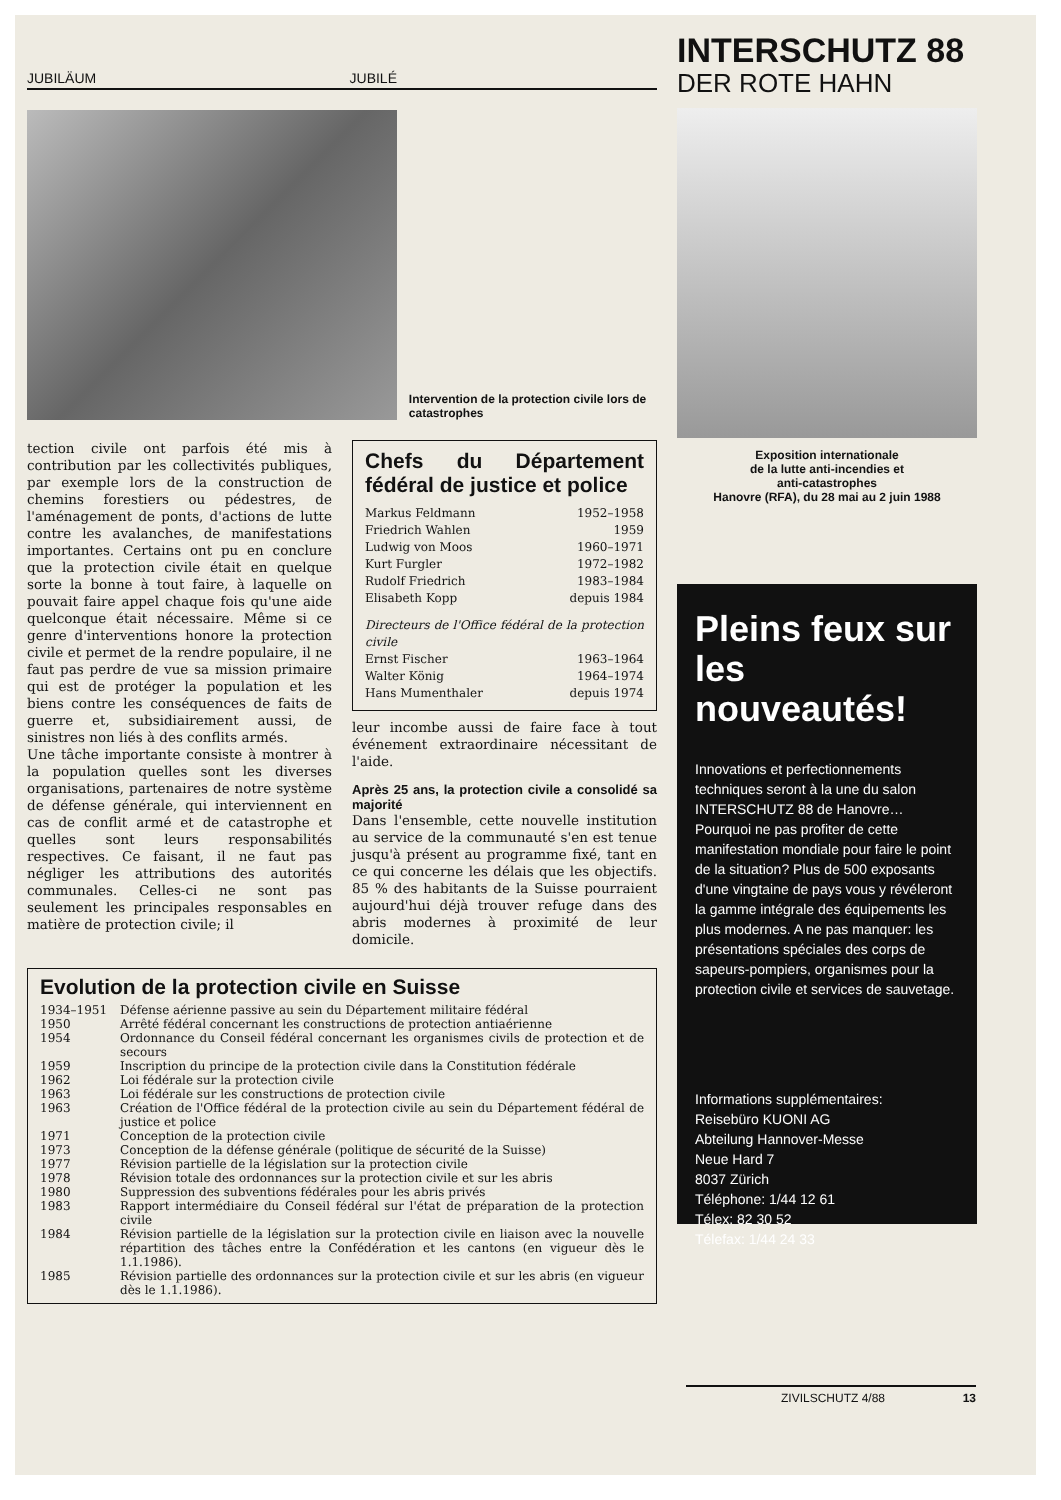JUBILÄUM JUBILÉ
Intervention de la protection civile lors de catastrophes
tection civile ont parfois été mis à contribution par les collectivités publiques, par exemple lors de la construction de chemins forestiers ou pédestres, de l'aménagement de ponts, d'actions de lutte contre les avalanches, de manifestations importantes. Certains ont pu en conclure que la protection civile était en quelque sorte la bonne à tout faire, à laquelle on pouvait faire appel chaque fois qu'une aide quelconque était nécessaire. Même si ce genre d'interventions honore la protection civile et permet de la rendre populaire, il ne faut pas perdre de vue sa mission primaire qui est de protéger la population et les biens contre les conséquences de faits de guerre et, subsidiairement aussi, de sinistres non liés à des conflits armés.
Une tâche importante consiste à montrer à la population quelles sont les diverses organisations, partenaires de notre système de défense générale, qui interviennent en cas de conflit armé et de catastrophe et quelles sont leurs responsabilités respectives. Ce faisant, il ne faut pas négliger les attributions des autorités communales. Celles-ci ne sont pas seulement les principales responsables en matière de protection civile; il
Chefs du Département fédéral de justice et police
| Markus Feldmann | 1952–1958 |
| Friedrich Wahlen | 1959 |
| Ludwig von Moos | 1960–1971 |
| Kurt Furgler | 1972–1982 |
| Rudolf Friedrich | 1983–1984 |
| Elisabeth Kopp | depuis 1984 |
| Directeurs de l'Office fédéral de la protection civile | |
| Ernst Fischer | 1963–1964 |
| Walter König | 1964–1974 |
| Hans Mumenthaler | depuis 1974 |
leur incombe aussi de faire face à tout événement extraordinaire nécessitant de l'aide.
Après 25 ans, la protection civile a consolidé sa majorité
Dans l'ensemble, cette nouvelle institution au service de la communauté s'en est tenue jusqu'à présent au programme fixé, tant en ce qui concerne les délais que les objectifs. 85 % des habitants de la Suisse pourraient aujourd'hui déjà trouver refuge dans des abris modernes à proximité de leur domicile.
Evolution de la protection civile en Suisse
| 1934–1951 | Défense aérienne passive au sein du Département militaire fédéral |
| 1950 | Arrêté fédéral concernant les constructions de protection antiaérienne |
| 1954 | Ordonnance du Conseil fédéral concernant les organismes civils de protection et de secours |
| 1959 | Inscription du principe de la protection civile dans la Constitution fédérale |
| 1962 | Loi fédérale sur la protection civile |
| 1963 | Loi fédérale sur les constructions de protection civile |
| 1963 | Création de l'Office fédéral de la protection civile au sein du Département fédéral de justice et police |
| 1971 | Conception de la protection civile |
| 1973 | Conception de la défense générale (politique de sécurité de la Suisse) |
| 1977 | Révision partielle de la législation sur la protection civile |
| 1978 | Révision totale des ordonnances sur la protection civile et sur les abris |
| 1980 | Suppression des subventions fédérales pour les abris privés |
| 1983 | Rapport intermédiaire du Conseil fédéral sur l'état de préparation de la protection civile |
| 1984 | Révision partielle de la législation sur la protection civile en liaison avec la nouvelle répartition des tâches entre la Confédération et les cantons (en vigueur dès le 1.1.1986). |
| 1985 | Révision partielle des ordonnances sur la protection civile et sur les abris (en vigueur dès le 1.1.1986). |
INTERSCHUTZ 88
DER ROTE HAHN
Exposition internationale
de la lutte anti-incendies et
anti-catastrophes
Hanovre (RFA), du 28 mai au 2 juin 1988
Pleins feux sur les nouveautés!
Innovations et perfectionnements techniques seront à la une du salon INTERSCHUTZ 88 de Hanovre…
Pourquoi ne pas profiter de cette manifestation mondiale pour faire le point de la situation? Plus de 500 exposants d'une vingtaine de pays vous y révéleront la gamme intégrale des équipements les plus modernes. A ne pas manquer: les présentations spéciales des corps de sapeurs-pompiers, organismes pour la protection civile et services de sauvetage.
Informations supplémentaires:
Reisebüro KUONI AG
Abteilung Hannover-Messe
Neue Hard 7
8037 Zürich
Téléphone: 1/44 12 61
Télex: 82 30 52
Télefax: 1/44 24 33
ZIVILSCHUTZ 4/88 13